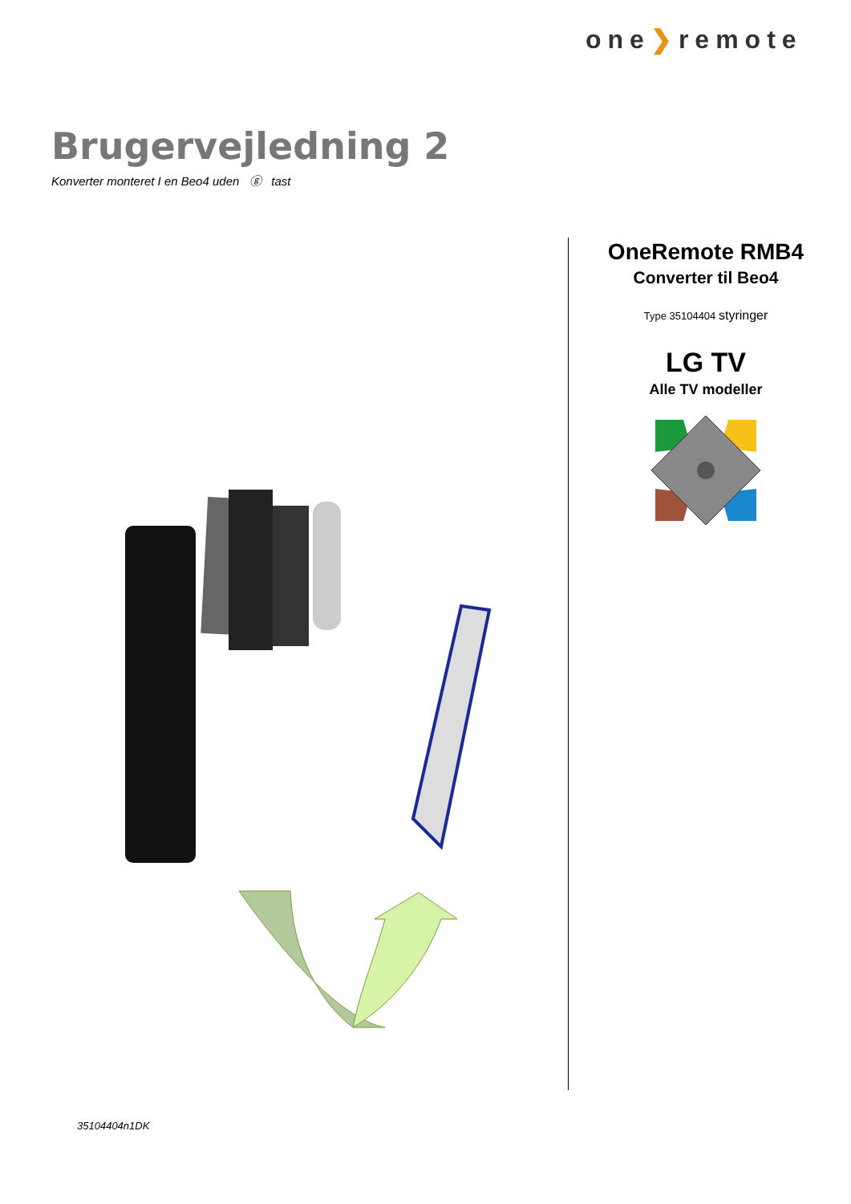one❯remote
Brugervejledning 2
Konverter monteret I en Beo4 uden ⓖ tast
OneRemote RMB4
Converter til Beo4
Type 35104404 styringer
LG TV
Alle TV modeller
35104404n1DK